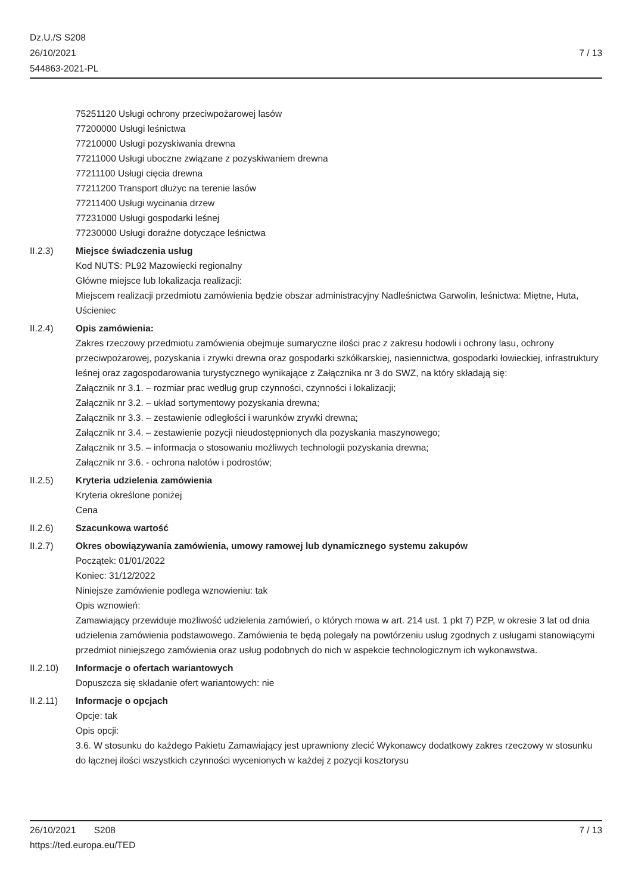Dz.U./S S208
26/10/2021
544863-2021-PL
7 / 13
75251120 Usługi ochrony przeciwpożarowej lasów
77200000 Usługi leśnictwa
77210000 Usługi pozyskiwania drewna
77211000 Usługi uboczne związane z pozyskiwaniem drewna
77211100 Usługi cięcia drewna
77211200 Transport dłużyc na terenie lasów
77211400 Usługi wycinania drzew
77231000 Usługi gospodarki leśnej
77230000 Usługi doraźne dotyczące leśnictwa
II.2.3) Miejsce świadczenia usług
Kod NUTS: PL92 Mazowiecki regionalny
Główne miejsce lub lokalizacja realizacji:
Miejscem realizacji przedmiotu zamówienia będzie obszar administracyjny Nadleśnictwa Garwolin, leśnictwa: Miętne, Huta, Uścieniec
II.2.4) Opis zamówienia:
Zakres rzeczowy przedmiotu zamówienia obejmuje sumaryczne ilości prac z zakresu hodowli i ochrony lasu, ochrony przeciwpożarowej, pozyskania i zrywki drewna oraz gospodarki szkółkarskiej, nasiennictwa, gospodarki łowieckiej, infrastruktury leśnej oraz zagospodarowania turystycznego wynikające z Załącznika nr 3 do SWZ, na który składają się:
Załącznik nr 3.1. – rozmiar prac według grup czynności, czynności i lokalizacji;
Załącznik nr 3.2. – układ sortymentowy pozyskania drewna;
Załącznik nr 3.3. – zestawienie odległości i warunków zrywki drewna;
Załącznik nr 3.4. – zestawienie pozycji nieudostępnionych dla pozyskania maszynowego;
Załącznik nr 3.5. – informacja o stosowaniu możliwych technologii pozyskania drewna;
Załącznik nr 3.6. - ochrona nalotów i podrostów;
II.2.5) Kryteria udzielenia zamówienia
Kryteria określone poniżej
Cena
II.2.6) Szacunkowa wartość
II.2.7) Okres obowiązywania zamówienia, umowy ramowej lub dynamicznego systemu zakupów
Początek: 01/01/2022
Koniec: 31/12/2022
Niniejsze zamówienie podlega wznowieniu: tak
Opis wznowień:
Zamawiający przewiduje możliwość udzielenia zamówień, o których mowa w art. 214 ust. 1 pkt 7) PZP, w okresie 3 lat od dnia udzielenia zamówienia podstawowego. Zamówienia te będą polegały na powtórzeniu usług zgodnych z usługami stanowiącymi przedmiot niniejszego zamówienia oraz usług podobnych do nich w aspekcie technologicznym ich wykonawstwa.
II.2.10) Informacje o ofertach wariantowych
Dopuszcza się składanie ofert wariantowych: nie
II.2.11) Informacje o opcjach
Opcje: tak
Opis opcji:
3.6. W stosunku do każdego Pakietu Zamawiający jest uprawniony zlecić Wykonawcy dodatkowy zakres rzeczowy w stosunku do łącznej ilości wszystkich czynności wycenionych w każdej z pozycji kosztorysu
26/10/2021 S208 7 / 13
https://ted.europa.eu/TED